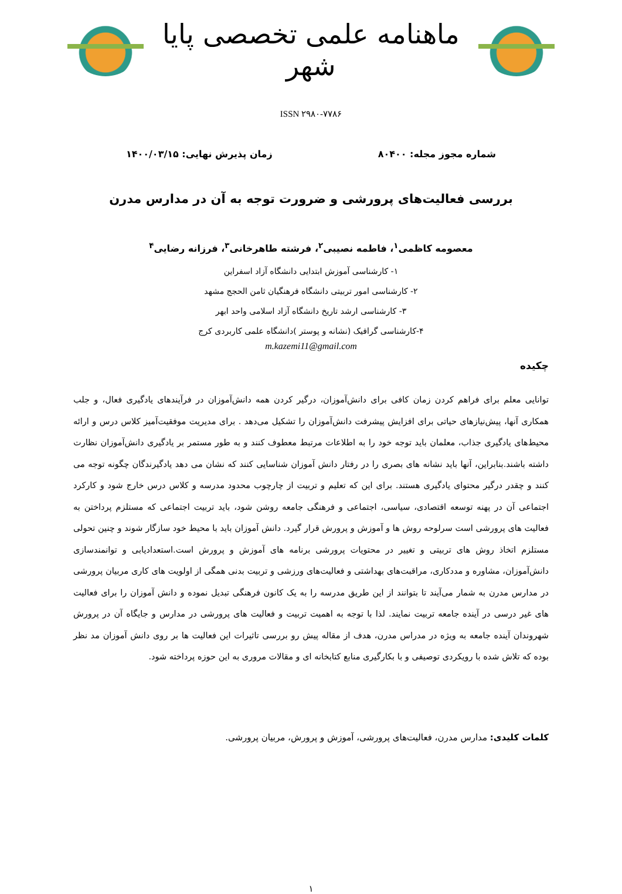ماهنامه علمی تخصصی پایا شهر
ISSN ۲۹۸۰-۷۷۸۶
شماره مجوز مجله: ۸۰۴۰۰ زمان پذیرش نهایی: ۱۴۰۰/۰۳/۱۵
بررسی فعالیت‌های پرورشی و ضرورت توجه به آن در مدارس مدرن
معصومه کاظمی<sup>۱</sup>، فاطمه نصیبی<sup>۲</sup>، فرشته طاهرخانی<sup>۳</sup>، فرزانه رضایی<sup>۴</sup>
۱- کارشناسی آموزش ابتدایی دانشگاه آزاد اسفراین
۲- کارشناسی امور تربیتی دانشگاه فرهنگیان ثامن الحجج مشهد
۳- کارشناسی ارشد تاریخ دانشگاه آزاد اسلامی واحد ابهر
۴-کارشناسی گرافیک (نشانه و پوستر )دانشگاه علمی کاربردی کرج
m.kazemi11@gmail.com
چکیده
توانایی معلم برای فراهم کردن زمان کافی برای دانش‌آموزان، درگیر کردن همه دانش‌آموزان در فرآیندهای یادگیری فعال، و جلب همکاری آنها، پیش‌نیازهای حیاتی برای افزایش پیشرفت دانش‌آموزان را تشکیل می‌دهد . برای مدیریت موفقیت‌آمیز کلاس درس و ارائه محیط‌های یادگیری جذاب، معلمان باید توجه خود را به اطلاعات مرتبط معطوف کنند و به طور مستمر بر یادگیری دانش‌آموزان نظارت داشته باشند.بنابراین، آنها باید نشانه های بصری را در رفتار دانش آموزان شناسایی کنند که نشان می دهد یادگیرندگان چگونه توجه می کنند و چقدر درگیر محتوای یادگیری هستند. برای این که تعلیم و تربیت از چارچوب محدود مدرسه و کلاس درس خارج شود و کارکرد اجتماعی آن در پهنه توسعه اقتصادی، سیاسی، اجتماعی و فرهنگی جامعه روشن شود، باید تربیت اجتماعی که مستلزم پرداختن به فعالیت های پرورشی است سرلوحه روش ها و آموزش و پرورش قرار گیرد. دانش آموزان باید با محیط خود سازگار شوند و چنین تحولی مستلزم اتخاذ روش های تربیتی و تغییر در محتویات پرورشی برنامه های آموزش و پرورش است.استعدادیابی و توانمندسازی دانش‌آموزان، مشاوره و مددکاری، مراقبت‌های بهداشتی و فعالیت‌های ورزشی و تربیت بدنی همگی از اولویت های کاری مربیان پرورشی در مدارس مدرن به شمار می‌آیند تا بتوانند از این طریق مدرسه را به یک کانون فرهنگی تبدیل نموده و دانش آموزان را برای فعالیت های غیر درسی در آینده جامعه تربیت نمایند. لذا با توجه به اهمیت تربیت و فعالیت های پرورشی در مدارس و جایگاه آن در پرورش شهروندان آینده جامعه به ویژه در مدراس مدرن، هدف از مقاله پیش رو بررسی تاثیرات این فعالیت ها بر روی دانش آموزان مد نظر بوده که تلاش شده با رویکردی توصیفی و با بکارگیری منابع کتابخانه ای و مقالات مروری به این حوزه پرداخته شود.
کلمات کلیدی: مدارس مدرن، فعالیت‌های پرورشی، آموزش و پرورش، مربیان پرورشی.
۱